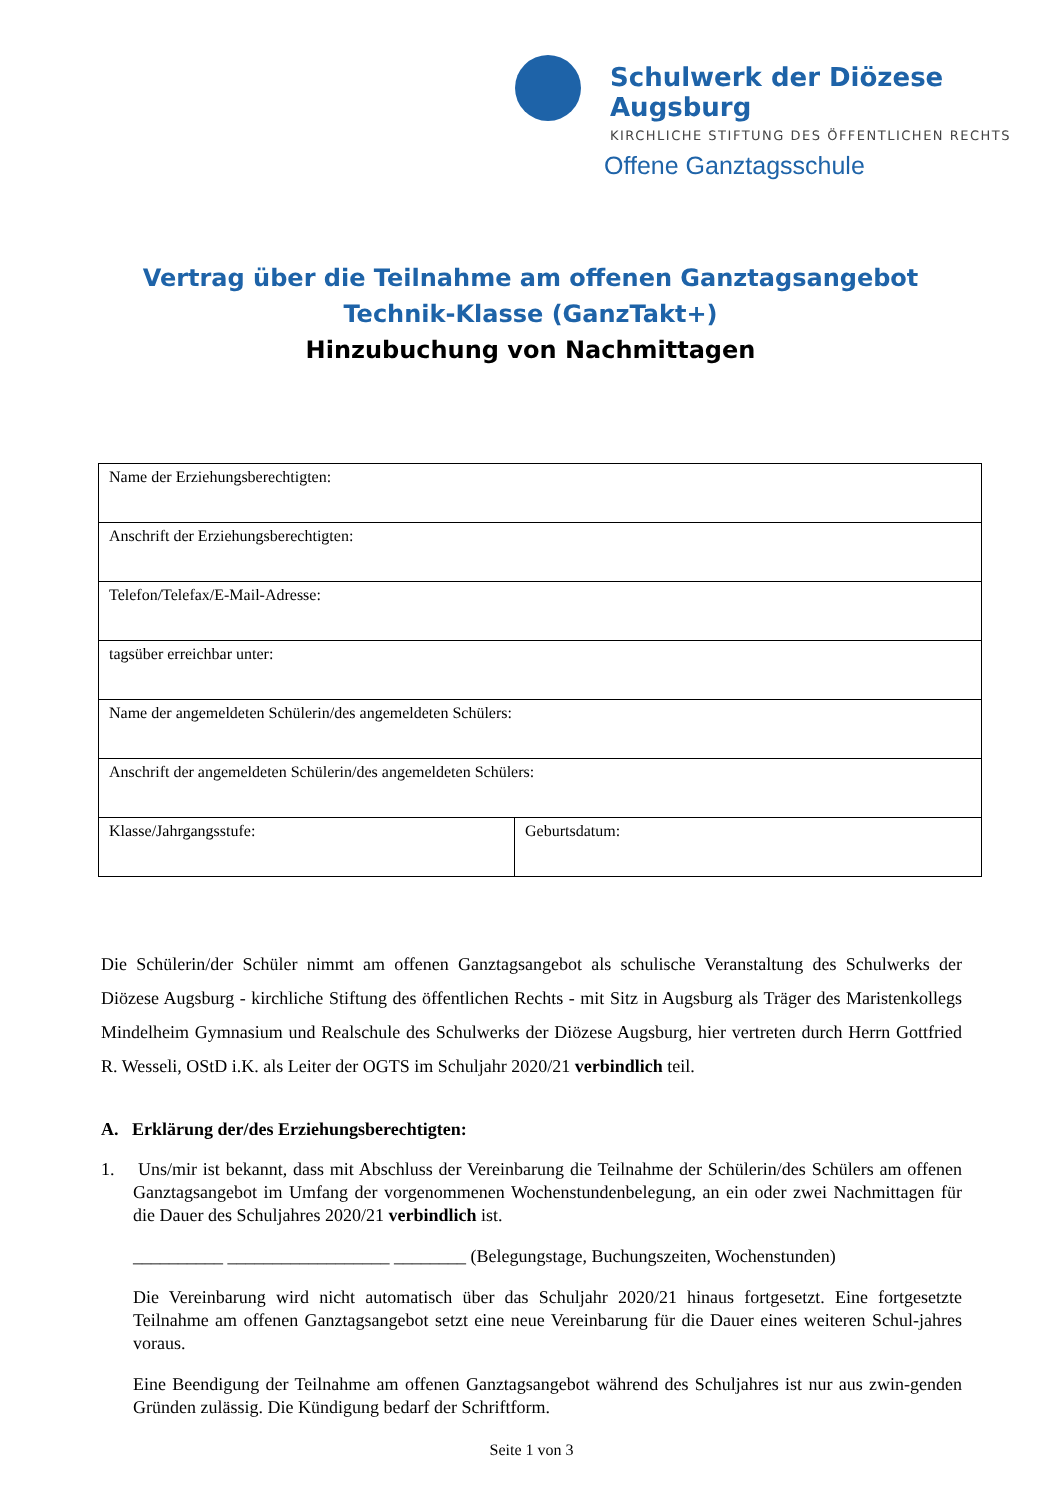Schulwerk der Diözese Augsburg
KIRCHLICHE STIFTUNG DES ÖFFENTLICHEN RECHTS
Offene Ganztagsschule
Vertrag über die Teilnahme am offenen Ganztagsangebot
Technik-Klasse (GanzTakt+)
Hinzubuchung von Nachmittagen
| Name der Erziehungsberechtigten: | |
| Anschrift der Erziehungsberechtigten: | |
| Telefon/Telefax/E-Mail-Adresse: | |
| tagsüber erreichbar unter: | |
| Name der angemeldeten Schülerin/des angemeldeten Schülers: | |
| Anschrift der angemeldeten Schülerin/des angemeldeten Schülers: | |
| Klasse/Jahrgangsstufe: | Geburtsdatum: |
Die Schülerin/der Schüler nimmt am offenen Ganztagsangebot als schulische Veranstaltung des Schulwerks der Diözese Augsburg - kirchliche Stiftung des öffentlichen Rechts - mit Sitz in Augsburg als Träger des Maristenkollegs Mindelheim Gymnasium und Realschule des Schulwerks der Diözese Augsburg, hier vertreten durch Herrn Gottfried R. Wesseli, OStD i.K. als Leiter der OGTS im Schuljahr 2020/21 verbindlich teil.
A. Erklärung der/des Erziehungsberechtigten:
1. Uns/mir ist bekannt, dass mit Abschluss der Vereinbarung die Teilnahme der Schülerin/des Schülers am offenen Ganztagsangebot im Umfang der vorgenommenen Wochenstundenbelegung, an ein oder zwei Nachmittagen für die Dauer des Schuljahres 2020/21 verbindlich ist.
__________ __________________ ________ (Belegungstage, Buchungszeiten, Wochenstunden)
Die Vereinbarung wird nicht automatisch über das Schuljahr 2020/21 hinaus fortgesetzt. Eine fortgesetzte Teilnahme am offenen Ganztagsangebot setzt eine neue Vereinbarung für die Dauer eines weiteren Schul-jahres voraus.
Eine Beendigung der Teilnahme am offenen Ganztagsangebot während des Schuljahres ist nur aus zwin-genden Gründen zulässig. Die Kündigung bedarf der Schriftform.
Seite 1 von 3